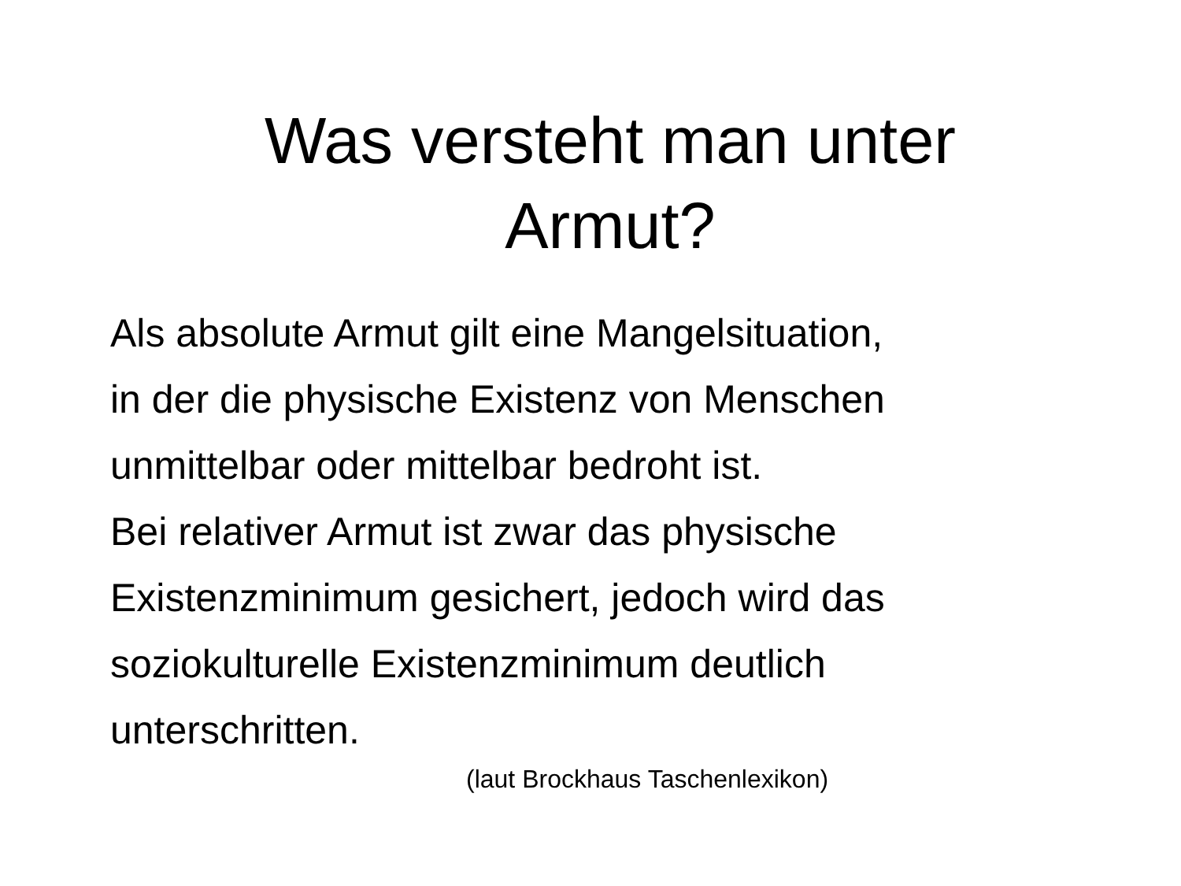Was versteht man unter
Armut?
Als absolute Armut gilt eine Mangelsituation,
in der die physische Existenz von Menschen
unmittelbar oder mittelbar bedroht ist.
Bei relativer Armut ist zwar das physische
Existenzminimum gesichert, jedoch wird das
soziokulturelle Existenzminimum deutlich
unterschritten.
(laut Brockhaus Taschenlexikon)